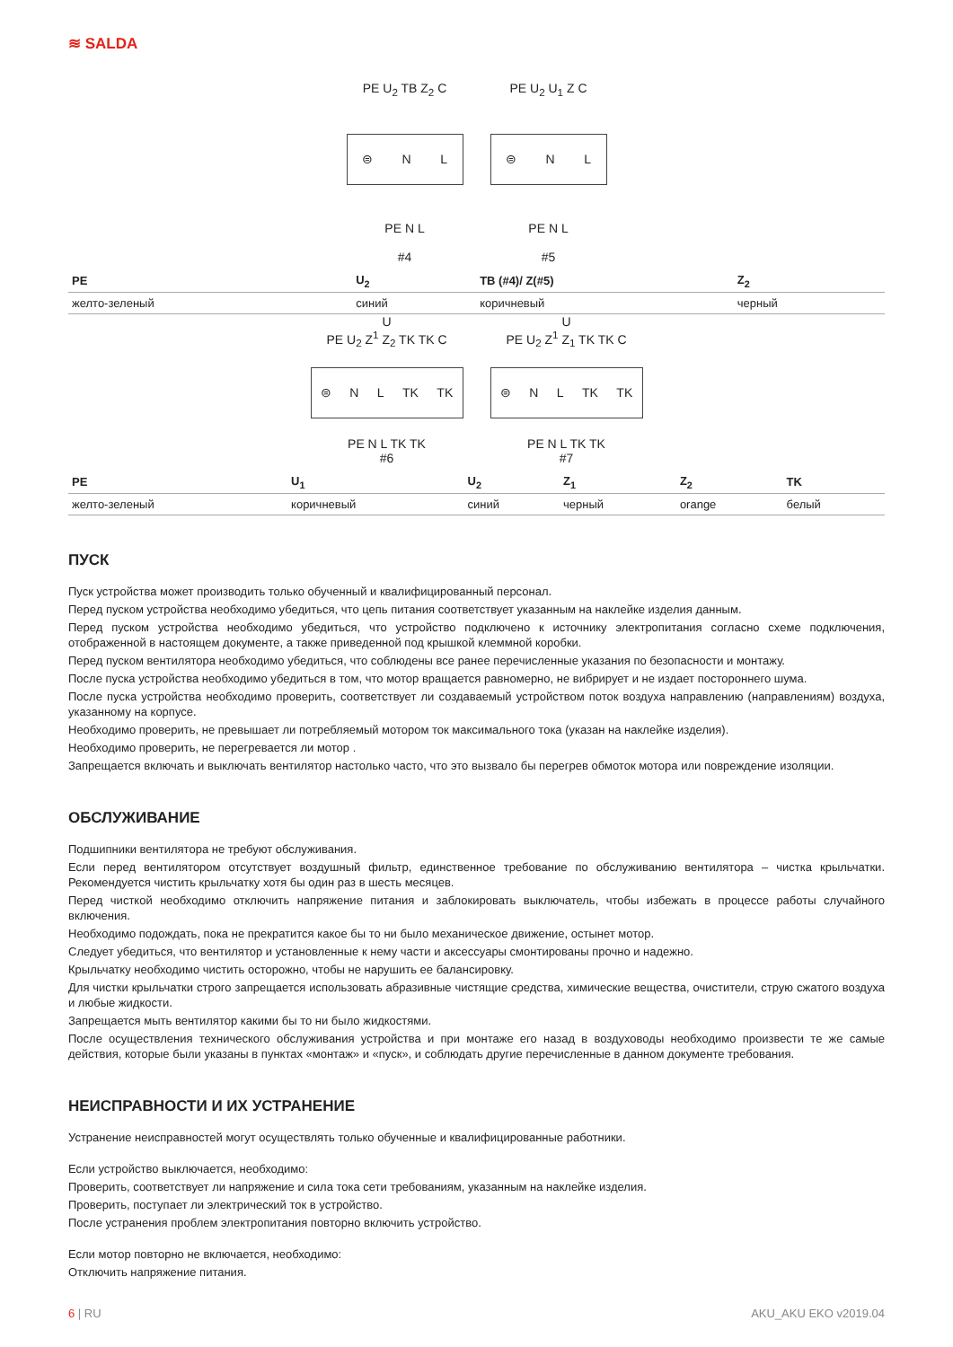≋ SALDA
PE U<sub>2</sub> TB Z<sub>2</sub> C
⊜ N L
PE N L
#4
PE U<sub>2</sub> U<sub>1</sub> Z C
⊜ N L
PE N L
#5
| PE | U<sub>2</sub> | TB (#4)/ Z(#5) | Z<sub>2</sub> |
| --- | --- | --- | --- |
| желто-зеленый | синий | коричневый | черный |
U
PE U<sub>2</sub> Z<sup>1</sup> Z<sub>2</sub> TK TK C
⊜ N L TK TK
PE N L TK TK
#6
U
PE U<sub>2</sub> Z<sup>1</sup> Z<sub>1</sub> TK TK C
⊜ N L TK TK
PE N L TK TK
#7
| PE | U<sub>1</sub> | U<sub>2</sub> | Z<sub>1</sub> | Z<sub>2</sub> | TK |
| --- | --- | --- | --- | --- | --- |
| желто-зеленый | коричневый | синий | черный | orange | белый |
ПУСК
Пуск устройства может производить только обученный и квалифицированный персонал.
Перед пуском устройства необходимо убедиться, что цепь питания соответствует указанным на наклейке изделия данным.
Перед пуском устройства необходимо убедиться, что устройство подключено к источнику электропитания согласно схеме подключения, отображенной в настоящем документе, а также приведенной под крышкой клеммной коробки.
Перед пуском вентилятора необходимо убедиться, что соблюдены все ранее перечисленные указания по безопасности и монтажу.
После пуска устройства необходимо убедиться в том, что мотор вращается равномерно, не вибрирует и не издает постороннего шума.
После пуска устройства необходимо проверить, соответствует ли создаваемый устройством поток воздуха направлению (направлениям) воздуха, указанному на корпусе.
Необходимо проверить, не превышает ли потребляемый мотором ток максимального тока (указан на наклейке изделия).
Необходимо проверить, не перегревается ли мотор .
Запрещается включать и выключать вентилятор настолько часто, что это вызвало бы перегрев обмоток мотора или повреждение изоляции.
ОБСЛУЖИВАНИЕ
Подшипники вентилятора не требуют обслуживания.
Если перед вентилятором отсутствует воздушный фильтр, единственное требование по обслуживанию вентилятора – чистка крыльчатки. Рекомендуется чистить крыльчатку хотя бы один раз в шесть месяцев.
Перед чисткой необходимо отключить напряжение питания и заблокировать выключатель, чтобы избежать в процессе работы случайного включения.
Необходимо подождать, пока не прекратится какое бы то ни было механическое движение, остынет мотор.
Следует убедиться, что вентилятор и установленные к нему части и аксессуары смонтированы прочно и надежно.
Крыльчатку необходимо чистить осторожно, чтобы не нарушить ее балансировку.
Для чистки крыльчатки строго запрещается использовать абразивные чистящие средства, химические вещества, очистители, струю сжатого воздуха и любые жидкости.
Запрещается мыть вентилятор какими бы то ни было жидкостями.
После осуществления технического обслуживания устройства и при монтаже его назад в воздуховоды необходимо произвести те же самые действия, которые были указаны в пунктах «монтаж» и «пуск», и соблюдать другие перечисленные в данном документе требования.
НЕИСПРАВНОСТИ И ИХ УСТРАНЕНИЕ
Устранение неисправностей могут осуществлять только обученные и квалифицированные работники.
Если устройство выключается, необходимо:
Проверить, соответствует ли напряжение и сила тока сети требованиям, указанным на наклейке изделия.
Проверить, поступает ли электрический ток в устройство.
После устранения проблем электропитания повторно включить устройство.
Если мотор повторно не включается, необходимо:
Отключить напряжение питания.
6 | RU AKU_AKU EKO v2019.04